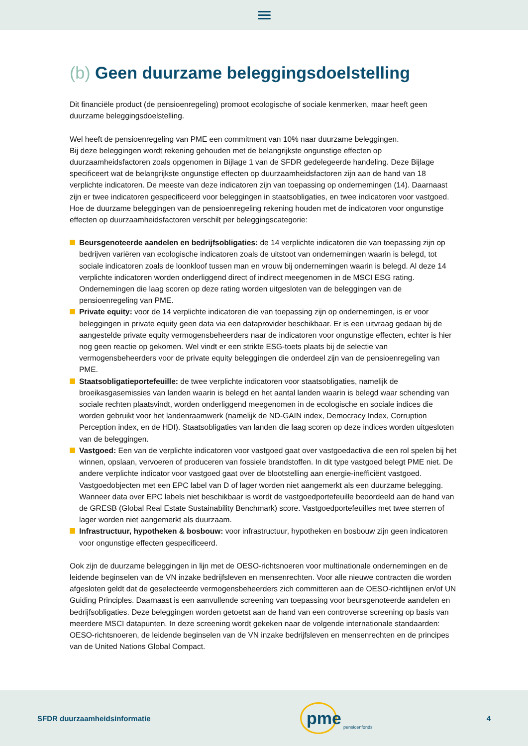(b) Geen duurzame beleggingsdoelstelling
Dit financiële product (de pensioenregeling) promoot ecologische of sociale kenmerken, maar heeft geen duurzame beleggingsdoelstelling.
Wel heeft de pensioenregeling van PME een commitment van 10% naar duurzame beleggingen.
Bij deze beleggingen wordt rekening gehouden met de belangrijkste ongunstige effecten op duurzaamheidsfactoren zoals opgenomen in Bijlage 1 van de SFDR gedelegeerde handeling. Deze Bijlage specificeert wat de belangrijkste ongunstige effecten op duurzaamheidsfactoren zijn aan de hand van 18 verplichte indicatoren. De meeste van deze indicatoren zijn van toepassing op ondernemingen (14). Daarnaast zijn er twee indicatoren gespecificeerd voor beleggingen in staatsobligaties, en twee indicatoren voor vastgoed. Hoe de duurzame beleggingen van de pensioenregeling rekening houden met de indicatoren voor ongunstige effecten op duurzaamheidsfactoren verschilt per beleggingscategorie:
Beursgenoteerde aandelen en bedrijfsobligaties: de 14 verplichte indicatoren die van toepassing zijn op bedrijven variëren van ecologische indicatoren zoals de uitstoot van ondernemingen waarin is belegd, tot sociale indicatoren zoals de loonkloof tussen man en vrouw bij ondernemingen waarin is belegd. Al deze 14 verplichte indicatoren worden onderliggend direct of indirect meegenomen in de MSCI ESG rating. Ondernemingen die laag scoren op deze rating worden uitgesloten van de beleggingen van de pensioenregeling van PME.
Private equity: voor de 14 verplichte indicatoren die van toepassing zijn op ondernemingen, is er voor beleggingen in private equity geen data via een dataprovider beschikbaar. Er is een uitvraag gedaan bij de aangestelde private equity vermogensbeheerders naar de indicatoren voor ongunstige effecten, echter is hier nog geen reactie op gekomen. Wel vindt er een strikte ESG-toets plaats bij de selectie van vermogensbeheerders voor de private equity beleggingen die onderdeel zijn van de pensioenregeling van PME.
Staatsobligatieportefeuille: de twee verplichte indicatoren voor staatsobligaties, namelijk de broeikasgasemissies van landen waarin is belegd en het aantal landen waarin is belegd waar schending van sociale rechten plaatsvindt, worden onderliggend meegenomen in de ecologische en sociale indices die worden gebruikt voor het landenraamwerk (namelijk de ND-GAIN index, Democracy Index, Corruption Perception index, en de HDI). Staatsobligaties van landen die laag scoren op deze indices worden uitgesloten van de beleggingen.
Vastgoed: Een van de verplichte indicatoren voor vastgoed gaat over vastgoedactiva die een rol spelen bij het winnen, opslaan, vervoeren of produceren van fossiele brandstoffen. In dit type vastgoed belegt PME niet. De andere verplichte indicator voor vastgoed gaat over de blootstelling aan energie-inefficiënt vastgoed. Vastgoedobjecten met een EPC label van D of lager worden niet aangemerkt als een duurzame belegging. Wanneer data over EPC labels niet beschikbaar is wordt de vastgoedportefeuille beoordeeld aan de hand van de GRESB (Global Real Estate Sustainability Benchmark) score. Vastgoedportefeuilles met twee sterren of lager worden niet aangemerkt als duurzaam.
Infrastructuur, hypotheken & bosbouw: voor infrastructuur, hypotheken en bosbouw zijn geen indicatoren voor ongunstige effecten gespecificeerd.
Ook zijn de duurzame beleggingen in lijn met de OESO-richtsnoeren voor multinationale ondernemingen en de leidende beginselen van de VN inzake bedrijfsleven en mensenrechten. Voor alle nieuwe contracten die worden afgesloten geldt dat de geselecteerde vermogensbeheerders zich committeren aan de OESO-richtlijnen en/of UN Guiding Principles. Daarnaast is een aanvullende screening van toepassing voor beursgenoteerde aandelen en bedrijfsobligaties. Deze beleggingen worden getoetst aan de hand van een controverse screening op basis van meerdere MSCI datapunten. In deze screening wordt gekeken naar de volgende internationale standaarden: OESO-richtsnoeren, de leidende beginselen van de VN inzake bedrijfsleven en mensenrechten en de principes van de United Nations Global Compact.
SFDR duurzaamheidsinformatie
pme pensioenfonds
4